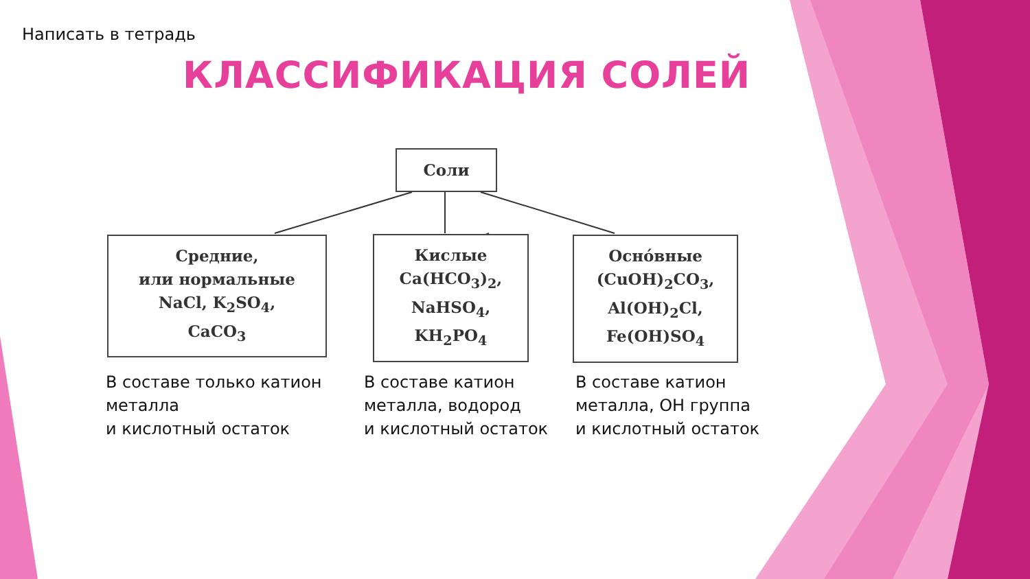Написать в тетрадь
КЛАССИФИКАЦИЯ СОЛЕЙ
Соли
Средние,
или нормальные
NaCl, K<sub>2</sub>SO<sub>4</sub>,
CaCO<sub>3</sub>
Кислые
Ca(HCO<sub>3</sub>)<sub>2</sub>,
NaHSO<sub>4</sub>,
KH<sub>2</sub>PO<sub>4</sub>
Оснóвные
(CuOH)<sub>2</sub>CO<sub>3</sub>,
Al(OH)<sub>2</sub>Cl,
Fe(OH)SO<sub>4</sub>
В составе только катион
металла
и кислотный остаток
В составе катион
металла, водород
и кислотный остаток
В составе катион
металла, ОН группа
и кислотный остаток